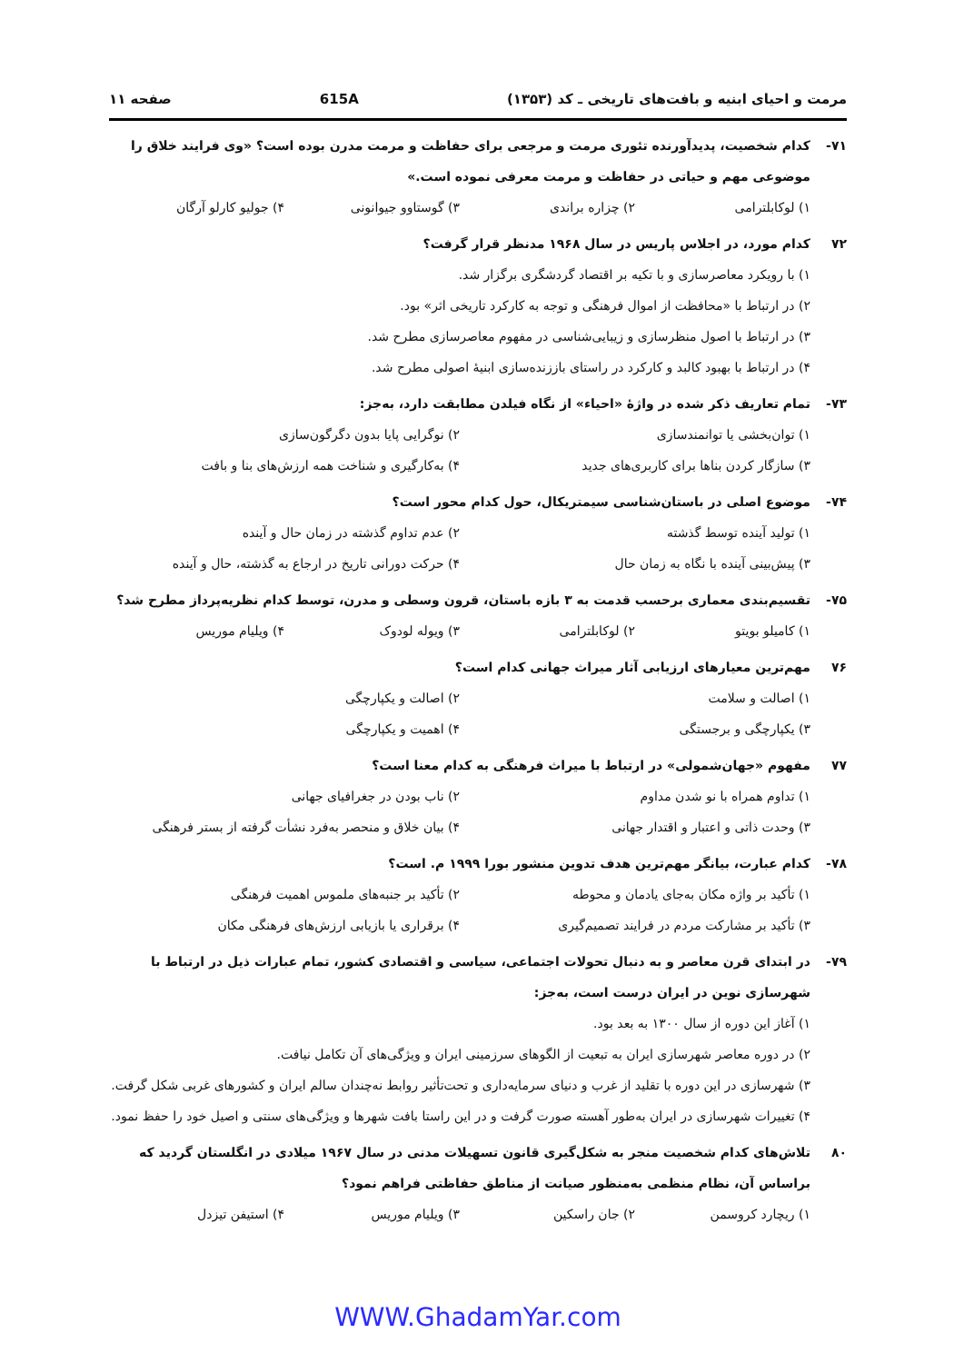مرمت و احیای ابنیه و بافت‌های تاریخی ـ کد (۱۳۵۳) 615A صفحه ۱۱
۷۱- کدام شخصیت، پدیدآورنده تئوری مرمت و مرجعی برای حفاظت و مرمت مدرن بوده است؟ «وی فرایند خلاق را موضوعی مهم و حیاتی در حفاظت و مرمت معرفی نموده است.»
۱) لوکابلترامی ۲) چزاره براندی ۳) گوستاوو جیوانونی ۴) جولیو کارلو آرگان
۷۲ کدام مورد، در اجلاس پاریس در سال ۱۹۶۸ مدنظر قرار گرفت؟
۱) با رویکرد معاصرسازی و با تکیه بر اقتصاد گردشگری برگزار شد.
۲) در ارتباط با «محافظت از اموال فرهنگی و توجه به کارکرد تاریخی اثر» بود.
۳) در ارتباط با اصول منظرسازی و زیبایی‌شناسی در مفهوم معاصرسازی مطرح شد.
۴) در ارتباط با بهبود کالبد و کارکرد در راستای باززنده‌سازی ابنیهٔ اصولی مطرح شد.
۷۳- تمام تعاریف ذکر شده در واژهٔ «احیاء» از نگاه فیلدن مطابقت دارد، به‌جز:
۱) توان‌بخشی یا توانمندسازی ۲) نوگرایی پایا بدون دگرگون‌سازی ۳) سازگار کردن بناها برای کاربری‌های جدید ۴) به‌کارگیری و شناخت همه ارزش‌های بنا و بافت
۷۴- موضوع اصلی در باستان‌شناسی سیمتریکال، حول کدام محور است؟
۱) تولید آینده توسط گذشته ۲) عدم تداوم گذشته در زمان حال و آینده ۳) پیش‌بینی آینده با نگاه به زمان حال ۴) حرکت دورانی تاریخ در ارجاع به گذشته، حال و آینده
۷۵- تقسیم‌بندی معماری برحسب قدمت به ۳ بازه باستان، قرون وسطی و مدرن، توسط کدام نظریه‌پرداز مطرح شد؟
۱) کامیلو بویتو ۲) لوکابلترامی ۳) ویوله لودوک ۴) ویلیام موریس
۷۶ مهم‌ترین معیارهای ارزیابی آثار میراث جهانی کدام است؟
۱) اصالت و سلامت ۲) اصالت و یکپارچگی ۳) یکپارچگی و برجستگی ۴) اهمیت و یکپارچگی
۷۷ مفهوم «جهان‌شمولی» در ارتباط با میراث فرهنگی به کدام معنا است؟
۱) تداوم همراه با نو شدن مداوم ۲) ناب بودن در جغرافیای جهانی ۳) وحدت ذاتی و اعتبار و اقتدار جهانی ۴) بیان خلاق و منحصر به‌فرد نشأت گرفته از بستر فرهنگی
۷۸- کدام عبارت، بیانگر مهم‌ترین هدف تدوین منشور بورا ۱۹۹۹ م. است؟
۱) تأکید بر واژه مکان به‌جای یادمان و محوطه ۲) تأکید بر جنبه‌های ملموس اهمیت فرهنگی ۳) تأکید بر مشارکت مردم در فرایند تصمیم‌گیری ۴) برقراری یا بازیابی ارزش‌های فرهنگی مکان
۷۹- در ابتدای قرن معاصر و به دنبال تحولات اجتماعی، سیاسی و اقتصادی کشور، تمام عبارات ذیل در ارتباط با شهرسازی نوین در ایران درست است، به‌جز:
۱) آغاز این دوره از سال ۱۳۰۰ به بعد بود.
۲) در دوره معاصر شهرسازی ایران به تبعیت از الگوهای سرزمینی ایران و ویژگی‌های آن تکامل نیافت.
۳) شهرسازی در این دوره با تقلید از غرب و دنیای سرمایه‌داری و تحت‌تأثیر روابط نه‌چندان سالم ایران و کشورهای غربی شکل گرفت.
۴) تغییرات شهرسازی در ایران به‌طور آهسته صورت گرفت و در این راستا بافت شهرها و ویژگی‌های سنتی و اصیل خود را حفظ نمود.
۸۰ تلاش‌های کدام شخصیت منجر به شکل‌گیری قانون تسهیلات مدنی در سال ۱۹۶۷ میلادی در انگلستان گردید که براساس آن، نظام منظمی به‌منظور صیانت از مناطق حفاظتی فراهم نمود؟
۱) ریچارد کروسمن ۲) جان راسکین ۳) ویلیام موریس ۴) استیفن تیزدل
WWW.GhadamYar.com